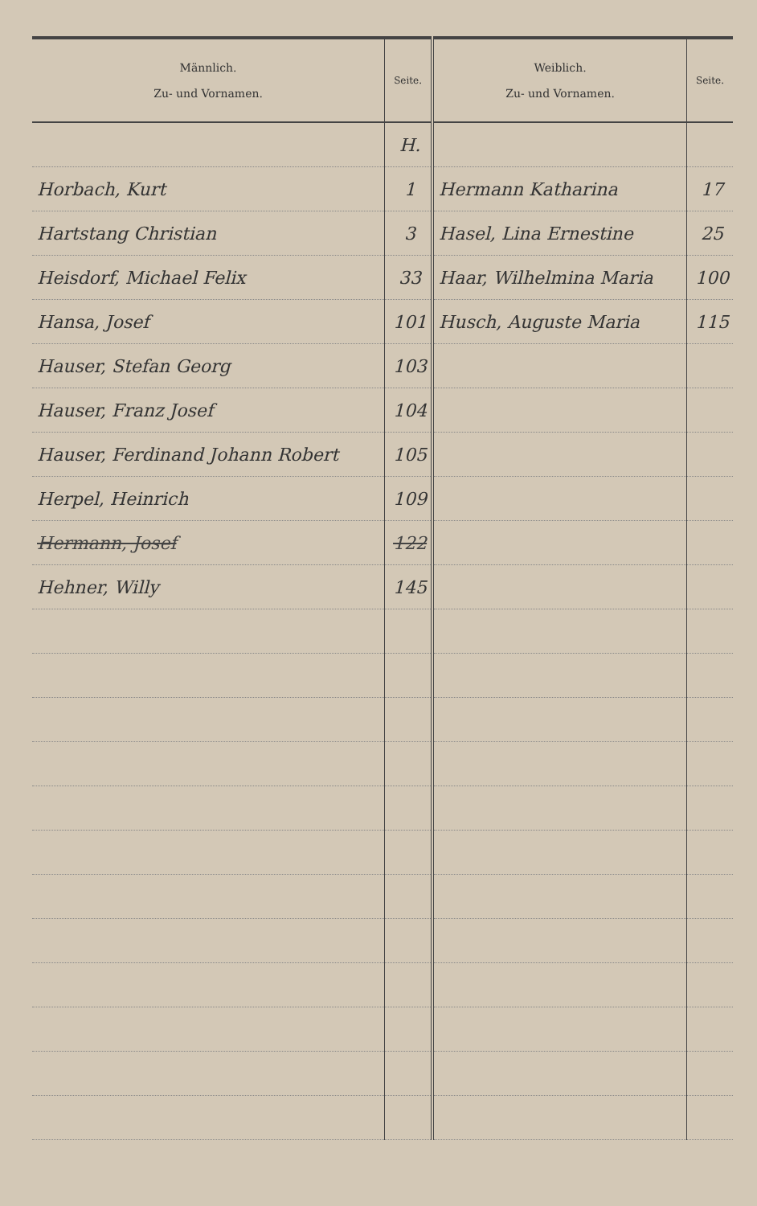| Männlich. Zu- und Vornamen. | Seite. | Weiblich. Zu- und Vornamen. | Seite. |
| --- | --- | --- | --- |
| | H. | | |
| Horbach, Kurt | 1 | Hermann Katharina | 17 |
| Hartstang Christian | 3 | Hasel, Lina Ernestine | 25 |
| Heisdorf, Michael Felix | 33 | Haar, Wilhelmina Maria | 100 |
| Hansa, Josef | 101 | Husch, Auguste Maria | 115 |
| Hauser, Stefan Georg | 103 | | |
| Hauser, Franz Josef | 104 | | |
| Hauser, Ferdinand Johann Robert | 105 | | |
| Herpel, Heinrich | 109 | | |
| Hermann, Josef | 122 | | |
| Hehner, Willy | 145 | | |